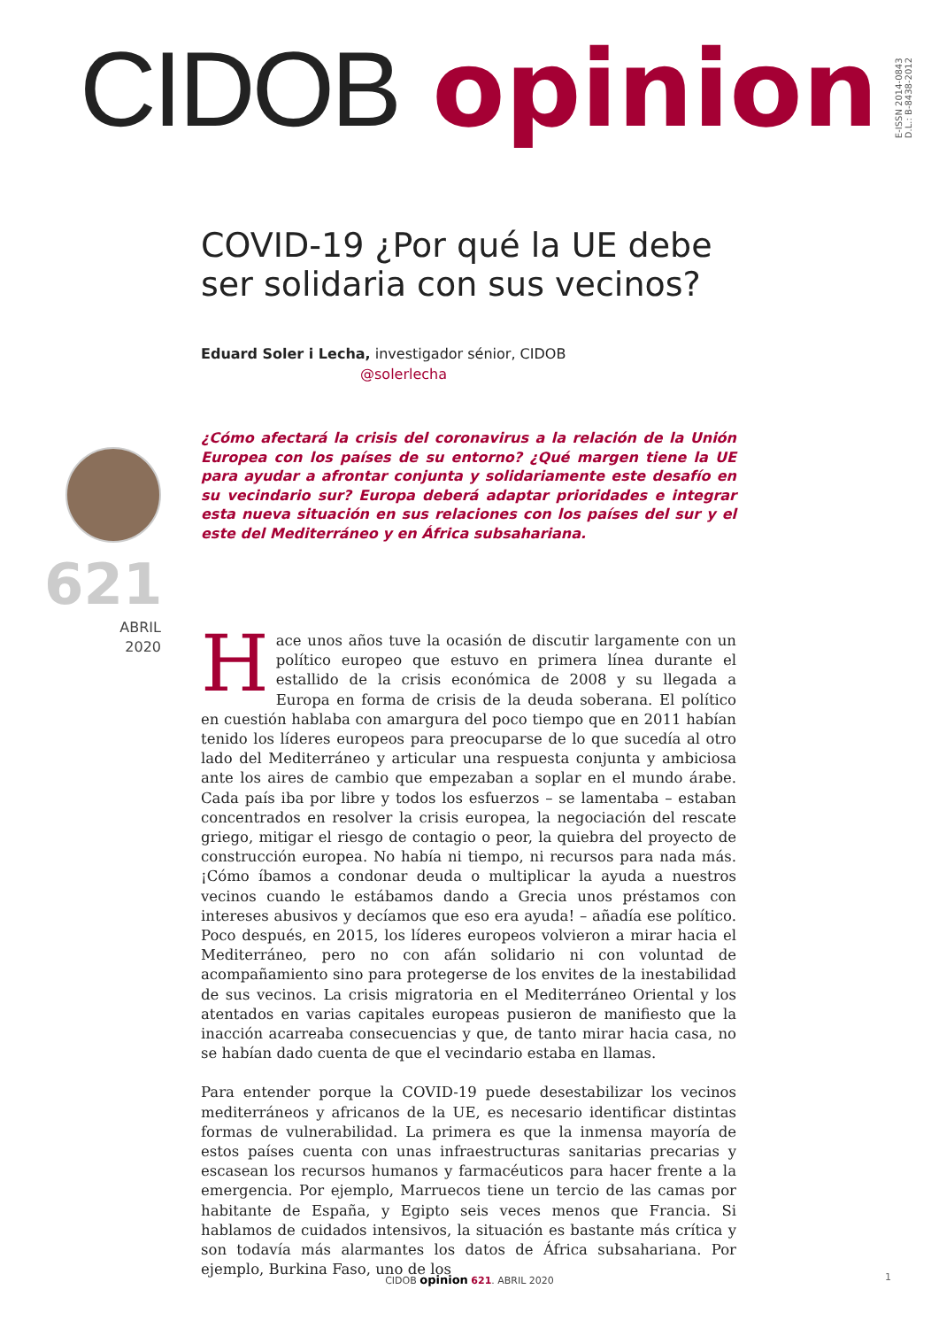CIDOB opinion
E-ISSN 2014-0843
D.L.: B-8438-2012
621
ABRIL
2020
COVID-19 ¿Por qué la UE debe ser solidaria con sus vecinos?
Eduard Soler i Lecha, investigador sénior, CIDOB
@solerlecha
¿Cómo afectará la crisis del coronavirus a la relación de la Unión Europea con los países de su entorno? ¿Qué margen tiene la UE para ayudar a afrontar conjunta y solidariamente este desafío en su vecindario sur? Europa deberá adaptar prioridades e integrar esta nueva situación en sus relaciones con los países del sur y el este del Mediterráneo y en África subsahariana.
Hace unos años tuve la ocasión de discutir largamente con un político europeo que estuvo en primera línea durante el estallido de la crisis económica de 2008 y su llegada a Europa en forma de crisis de la deuda soberana. El político en cuestión hablaba con amargura del poco tiempo que en 2011 habían tenido los líderes europeos para preocuparse de lo que sucedía al otro lado del Mediterráneo y articular una respuesta conjunta y ambiciosa ante los aires de cambio que empezaban a soplar en el mundo árabe. Cada país iba por libre y todos los esfuerzos – se lamentaba – estaban concentrados en resolver la crisis europea, la negociación del rescate griego, mitigar el riesgo de contagio o peor, la quiebra del proyecto de construcción europea. No había ni tiempo, ni recursos para nada más. ¡Cómo íbamos a condonar deuda o multiplicar la ayuda a nuestros vecinos cuando le estábamos dando a Grecia unos préstamos con intereses abusivos y decíamos que eso era ayuda! – añadía ese político. Poco después, en 2015, los líderes europeos volvieron a mirar hacia el Mediterráneo, pero no con afán solidario ni con voluntad de acompañamiento sino para protegerse de los envites de la inestabilidad de sus vecinos. La crisis migratoria en el Mediterráneo Oriental y los atentados en varias capitales europeas pusieron de manifiesto que la inacción acarreaba consecuencias y que, de tanto mirar hacia casa, no se habían dado cuenta de que el vecindario estaba en llamas.
Para entender porque la COVID-19 puede desestabilizar los vecinos mediterráneos y africanos de la UE, es necesario identificar distintas formas de vulnerabilidad. La primera es que la inmensa mayoría de estos países cuenta con unas infraestructuras sanitarias precarias y escasean los recursos humanos y farmacéuticos para hacer frente a la emergencia. Por ejemplo, Marruecos tiene un tercio de las camas por habitante de España, y Egipto seis veces menos que Francia. Si hablamos de cuidados intensivos, la situación es bastante más crítica y son todavía más alarmantes los datos de África subsahariana. Por ejemplo, Burkina Faso, uno de los
CIDOB opinion 621. ABRIL 2020 1